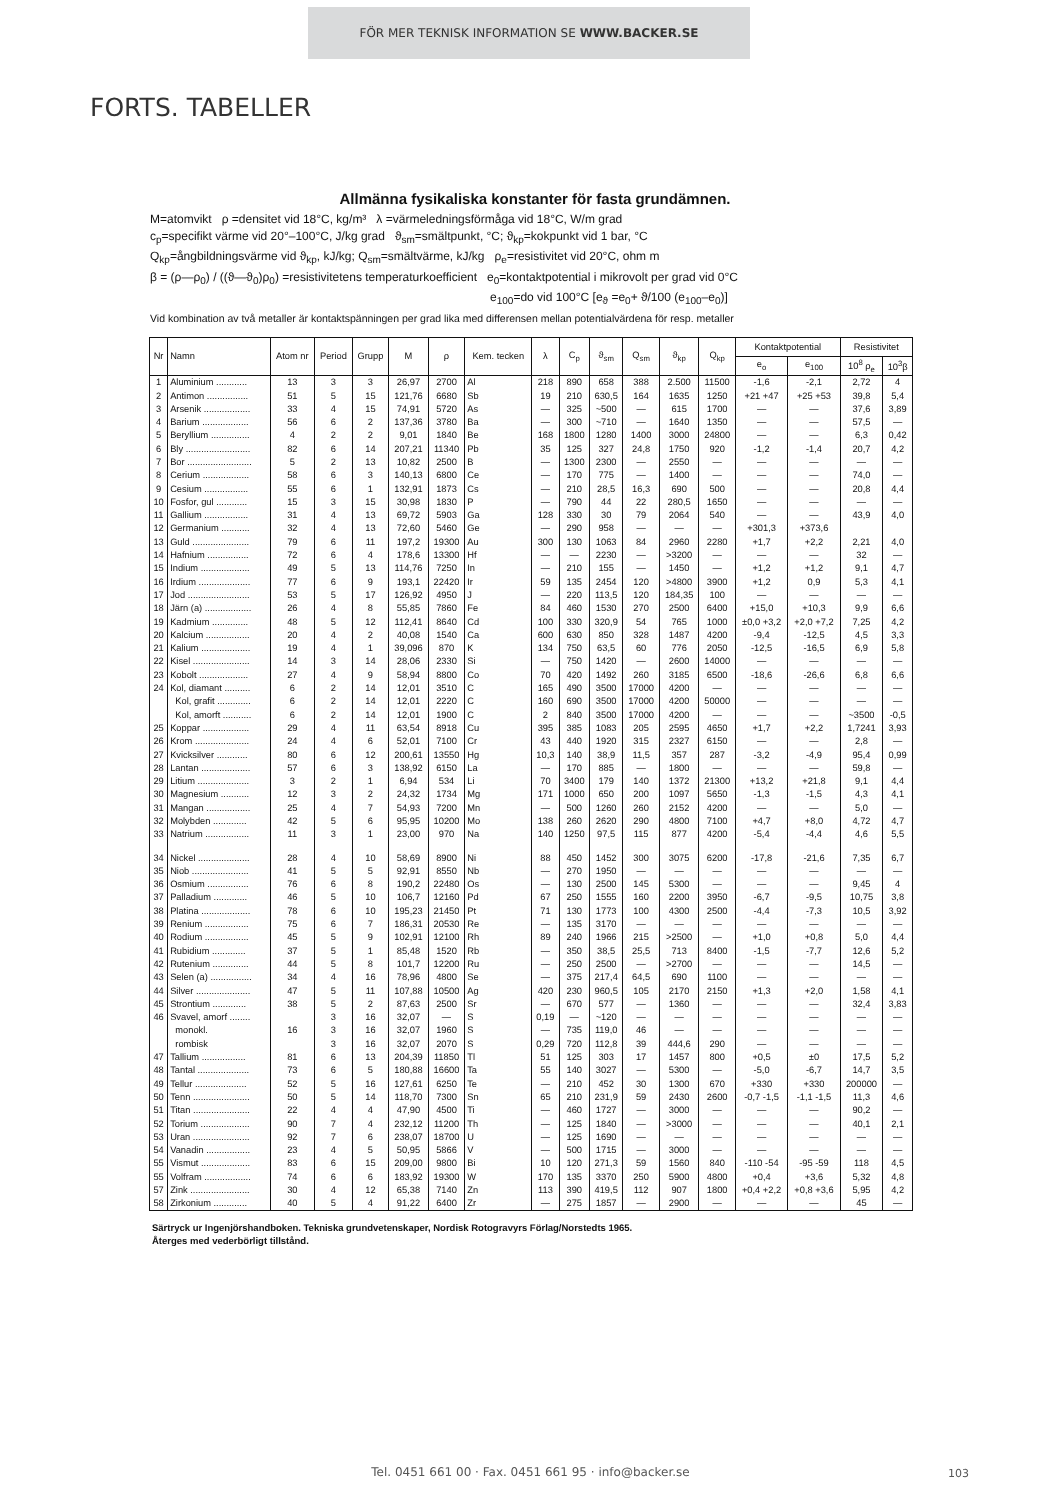FÖR MER TEKNISK INFORMATION SE WWW.BACKER.SE
FORTS. TABELLER
Allmänna fysikaliska konstanter för fasta grundämnen.
M=atomvikt ρ =densitet vid 18°C, kg/m³ λ =värmeledningsförmåga vid 18°C, W/m grad
c<sub>p</sub>=specifikt värme vid 20°–100°C, J/kg grad ϑ<sub>sm</sub>=smältpunkt, °C; ϑ<sub>kp</sub>=kokpunkt vid 1 bar, °C
Q<sub>kp</sub>=ångbildningsvärme vid ϑ<sub>kp</sub>, kJ/kg; Q<sub>sm</sub>=smältvärme, kJ/kg ρ<sub>e</sub>=resistivitet vid 20°C, ohm m
β = (ρ—ρ<sub>0</sub>) / ((ϑ—ϑ<sub>0</sub>)ρ<sub>0</sub>) =resistivitetens temperaturkoefficient e<sub>0</sub>=kontaktpotential i mikrovolt per grad vid 0°C
e<sub>100</sub>=do vid 100°C [e<sub>ϑ</sub> =e<sub>0</sub>+ ϑ/100 (e<sub>100</sub>–e<sub>0</sub>)]
Vid kombination av två metaller är kontaktspänningen per grad lika med differensen mellan potentialvärdena för resp. metaller
| Nr | Namn | Atom nr | Period | Grupp | M | ρ | Kem. tecken | λ | C<sub>p</sub> | ϑ<sub>sm</sub> | Q<sub>sm</sub> | ϑ<sub>kp</sub> | Q<sub>kp</sub> | Kontaktpotential | | Resistivitet | |
| --- | --- | --- | --- | --- | --- | --- | --- | --- | --- | --- | --- | --- | --- | --- | --- | --- | --- |
| | | | | | | | | | | | | | | e<sub>o</sub> | e<sub>100</sub> | 10<sup>8</sup> ρ<sub>e</sub> | 10<sup>3</sup>β |
| 1 | Aluminium ............ | 13 | 3 | 3 | 26,97 | 2700 | Al | 218 | 890 | 658 | 388 | 2.500 | 11500 | -1,6 | -2,1 | 2,72 | 4 |
| 2 | Antimon ................ | 51 | 5 | 15 | 121,76 | 6680 | Sb | 19 | 210 | 630,5 | 164 | 1635 | 1250 | +21 +47 | +25 +53 | 39,8 | 5,4 |
| 3 | Arsenik .................. | 33 | 4 | 15 | 74,91 | 5720 | As | — | 325 | ~500 | — | 615 | 1700 | — | — | 37,6 | 3,89 |
| 4 | Barium .................. | 56 | 6 | 2 | 137,36 | 3780 | Ba | — | 300 | ~710 | — | 1640 | 1350 | — | — | 57,5 | — |
| 5 | Beryllium ............... | 4 | 2 | 2 | 9,01 | 1840 | Be | 168 | 1800 | 1280 | 1400 | 3000 | 24800 | — | — | 6,3 | 0,42 |
| 6 | Bly ......................... | 82 | 6 | 14 | 207,21 | 11340 | Pb | 35 | 125 | 327 | 24,8 | 1750 | 920 | -1,2 | -1,4 | 20,7 | 4,2 |
| 7 | Bor ......................... | 5 | 2 | 13 | 10,82 | 2500 | B | — | 1300 | 2300 | — | 2550 | — | — | — | — | — |
| 8 | Cerium .................. | 58 | 6 | 3 | 140,13 | 6800 | Ce | — | 170 | 775 | — | 1400 | — | — | — | 74,0 | — |
| 9 | Cesium ................. | 55 | 6 | 1 | 132,91 | 1873 | Cs | — | 210 | 28,5 | 16,3 | 690 | 500 | — | — | 20,8 | 4,4 |
| 10 | Fosfor, gul ............ | 15 | 3 | 15 | 30,98 | 1830 | P | — | 790 | 44 | 22 | 280,5 | 1650 | — | — | — | — |
| 11 | Gallium ................. | 31 | 4 | 13 | 69,72 | 5903 | Ga | 128 | 330 | 30 | 79 | 2064 | 540 | — | — | 43,9 | 4,0 |
| 12 | Germanium ........... | 32 | 4 | 13 | 72,60 | 5460 | Ge | — | 290 | 958 | — | — | — | +301,3 | +373,6 | | |
| 13 | Guld ...................... | 79 | 6 | 11 | 197,2 | 19300 | Au | 300 | 130 | 1063 | 84 | 2960 | 2280 | +1,7 | +2,2 | 2,21 | 4,0 |
| 14 | Hafnium ................ | 72 | 6 | 4 | 178,6 | 13300 | Hf | — | — | 2230 | — | >3200 | — | — | — | 32 | — |
| 15 | Indium ................... | 49 | 5 | 13 | 114,76 | 7250 | In | — | 210 | 155 | — | 1450 | — | +1,2 | +1,2 | 9,1 | 4,7 |
| 16 | Irdium .................... | 77 | 6 | 9 | 193,1 | 22420 | Ir | 59 | 135 | 2454 | 120 | >4800 | 3900 | +1,2 | 0,9 | 5,3 | 4,1 |
| 17 | Jod ........................ | 53 | 5 | 17 | 126,92 | 4950 | J | — | 220 | 113,5 | 120 | 184,35 | 100 | — | — | — | — |
| 18 | Järn (a) .................. | 26 | 4 | 8 | 55,85 | 7860 | Fe | 84 | 460 | 1530 | 270 | 2500 | 6400 | +15,0 | +10,3 | 9,9 | 6,6 |
| 19 | Kadmium .............. | 48 | 5 | 12 | 112,41 | 8640 | Cd | 100 | 330 | 320,9 | 54 | 765 | 1000 | ±0,0 +3,2 | +2,0 +7,2 | 7,25 | 4,2 |
| 20 | Kalcium ................. | 20 | 4 | 2 | 40,08 | 1540 | Ca | 600 | 630 | 850 | 328 | 1487 | 4200 | -9,4 | -12,5 | 4,5 | 3,3 |
| 21 | Kalium ................... | 19 | 4 | 1 | 39,096 | 870 | K | 134 | 750 | 63,5 | 60 | 776 | 2050 | -12,5 | -16,5 | 6,9 | 5,8 |
| 22 | Kisel ...................... | 14 | 3 | 14 | 28,06 | 2330 | Si | — | 750 | 1420 | — | 2600 | 14000 | — | — | — | — |
| 23 | Kobolt ................... | 27 | 4 | 9 | 58,94 | 8800 | Co | 70 | 420 | 1492 | 260 | 3185 | 6500 | -18,6 | -26,6 | 6,8 | 6,6 |
| 24 | Kol, diamant .......... | 6 | 2 | 14 | 12,01 | 3510 | C | 165 | 490 | 3500 | 17000 | 4200 | — | — | — | — | — |
| | Kol, grafit ............. | 6 | 2 | 14 | 12,01 | 2220 | C | 160 | 690 | 3500 | 17000 | 4200 | 50000 | — | — | — | — |
| | Kol, amorft ........... | 6 | 2 | 14 | 12,01 | 1900 | C | 2 | 840 | 3500 | 17000 | 4200 | — | — | — | ~3500 | -0,5 |
| 25 | Koppar .................. | 29 | 4 | 11 | 63,54 | 8918 | Cu | 395 | 385 | 1083 | 205 | 2595 | 4650 | +1,7 | +2,2 | 1,7241 | 3,93 |
| 26 | Krom ..................... | 24 | 4 | 6 | 52,01 | 7100 | Cr | 43 | 440 | 1920 | 315 | 2327 | 6150 | — | — | 2,8 | — |
| 27 | Kvicksilver ............ | 80 | 6 | 12 | 200,61 | 13550 | Hg | 10,3 | 140 | 38,9 | 11,5 | 357 | 287 | -3,2 | -4,9 | 95,4 | 0,99 |
| 28 | Lantan ................... | 57 | 6 | 3 | 138,92 | 6150 | La | — | 170 | 885 | — | 1800 | — | — | — | 59,8 | — |
| 29 | Litium .................... | 3 | 2 | 1 | 6,94 | 534 | Li | 70 | 3400 | 179 | 140 | 1372 | 21300 | +13,2 | +21,8 | 9,1 | 4,4 |
| 30 | Magnesium ........... | 12 | 3 | 2 | 24,32 | 1734 | Mg | 171 | 1000 | 650 | 200 | 1097 | 5650 | -1,3 | -1,5 | 4,3 | 4,1 |
| 31 | Mangan ................. | 25 | 4 | 7 | 54,93 | 7200 | Mn | — | 500 | 1260 | 260 | 2152 | 4200 | — | — | 5,0 | — |
| 32 | Molybden ............. | 42 | 5 | 6 | 95,95 | 10200 | Mo | 138 | 260 | 2620 | 290 | 4800 | 7100 | +4,7 | +8,0 | 4,72 | 4,7 |
| 33 | Natrium ................. | 11 | 3 | 1 | 23,00 | 970 | Na | 140 | 1250 | 97,5 | 115 | 877 | 4200 | -5,4 | -4,4 | 4,6 | 5,5 |
| 34 | Nickel .................... | 28 | 4 | 10 | 58,69 | 8900 | Ni | 88 | 450 | 1452 | 300 | 3075 | 6200 | -17,8 | -21,6 | 7,35 | 6,7 |
| 35 | Niob ...................... | 41 | 5 | 5 | 92,91 | 8550 | Nb | — | 270 | 1950 | — | — | — | — | — | — | — |
| 36 | Osmium ................ | 76 | 6 | 8 | 190,2 | 22480 | Os | — | 130 | 2500 | 145 | 5300 | — | — | — | 9,45 | 4 |
| 37 | Palladium ............. | 46 | 5 | 10 | 106,7 | 12160 | Pd | 67 | 250 | 1555 | 160 | 2200 | 3950 | -6,7 | -9,5 | 10,75 | 3,8 |
| 38 | Platina ................... | 78 | 6 | 10 | 195,23 | 21450 | Pt | 71 | 130 | 1773 | 100 | 4300 | 2500 | -4,4 | -7,3 | 10,5 | 3,92 |
| 39 | Renium ................. | 75 | 6 | 7 | 186,31 | 20530 | Re | — | 135 | 3170 | — | — | — | — | — | — | — |
| 40 | Rodium ................. | 45 | 5 | 9 | 102,91 | 12100 | Rh | 89 | 240 | 1966 | 215 | >2500 | — | +1,0 | +0,8 | 5,0 | 4,4 |
| 41 | Rubidium ............. | 37 | 5 | 1 | 85,48 | 1520 | Rb | — | 350 | 38,5 | 25,5 | 713 | 8400 | -1,5 | -7,7 | 12,6 | 5,2 |
| 42 | Rutenium .............. | 44 | 5 | 8 | 101,7 | 12200 | Ru | — | 250 | 2500 | — | >2700 | — | — | — | 14,5 | — |
| 43 | Selen (a) ................ | 34 | 4 | 16 | 78,96 | 4800 | Se | — | 375 | 217,4 | 64,5 | 690 | 1100 | — | — | — | — |
| 44 | Silver ..................... | 47 | 5 | 11 | 107,88 | 10500 | Ag | 420 | 230 | 960,5 | 105 | 2170 | 2150 | +1,3 | +2,0 | 1,58 | 4,1 |
| 45 | Strontium ............. | 38 | 5 | 2 | 87,63 | 2500 | Sr | — | 670 | 577 | — | 1360 | — | — | — | 32,4 | 3,83 |
| 46 | Svavel, amorf ........ | | 3 | 16 | 32,07 | — | S | 0,19 | — | ~120 | — | — | — | — | — | — | — |
| | monokl. | 16 | 3 | 16 | 32,07 | 1960 | S | — | 735 | 119,0 | 46 | — | — | — | — | — | — |
| | rombisk | | 3 | 16 | 32,07 | 2070 | S | 0,29 | 720 | 112,8 | 39 | 444,6 | 290 | — | — | — | — |
| 47 | Tallium ................. | 81 | 6 | 13 | 204,39 | 11850 | Tl | 51 | 125 | 303 | 17 | 1457 | 800 | +0,5 | ±0 | 17,5 | 5,2 |
| 48 | Tantal .................... | 73 | 6 | 5 | 180,88 | 16600 | Ta | 55 | 140 | 3027 | — | 5300 | — | -5,0 | -6,7 | 14,7 | 3,5 |
| 49 | Tellur .................... | 52 | 5 | 16 | 127,61 | 6250 | Te | — | 210 | 452 | 30 | 1300 | 670 | +330 | +330 | 200000 | — |
| 50 | Tenn ...................... | 50 | 5 | 14 | 118,70 | 7300 | Sn | 65 | 210 | 231,9 | 59 | 2430 | 2600 | -0,7 -1,5 | -1,1 -1,5 | 11,3 | 4,6 |
| 51 | Titan ...................... | 22 | 4 | 4 | 47,90 | 4500 | Ti | — | 460 | 1727 | — | 3000 | — | — | — | 90,2 | — |
| 52 | Torium ................... | 90 | 7 | 4 | 232,12 | 11200 | Th | — | 125 | 1840 | — | >3000 | — | — | — | 40,1 | 2,1 |
| 53 | Uran ...................... | 92 | 7 | 6 | 238,07 | 18700 | U | — | 125 | 1690 | — | — | — | — | — | — | — |
| 54 | Vanadin ................. | 23 | 4 | 5 | 50,95 | 5866 | V | — | 500 | 1715 | — | 3000 | — | — | — | — | — |
| 55 | Vismut ................... | 83 | 6 | 15 | 209,00 | 9800 | Bi | 10 | 120 | 271,3 | 59 | 1560 | 840 | -110 -54 | -95 -59 | 118 | 4,5 |
| 55 | Volfram .................. | 74 | 6 | 6 | 183,92 | 19300 | W | 170 | 135 | 3370 | 250 | 5900 | 4800 | +0,4 | +3,6 | 5,32 | 4,8 |
| 57 | Zink ....................... | 30 | 4 | 12 | 65,38 | 7140 | Zn | 113 | 390 | 419,5 | 112 | 907 | 1800 | +0,4 +2,2 | +0,8 +3,6 | 5,95 | 4,2 |
| 58 | Zirkonium ............. | 40 | 5 | 4 | 91,22 | 6400 | Zr | — | 275 | 1857 | — | 2900 | — | — | — | 45 | — |
Särtryck ur Ingenjörshandboken. Tekniska grundvetenskaper, Nordisk Rotogravyrs Förlag/Norstedts 1965.
Återges med vederbörligt tillstånd.
Tel. 0451 661 00 · Fax. 0451 661 95 · info@backer.se 103